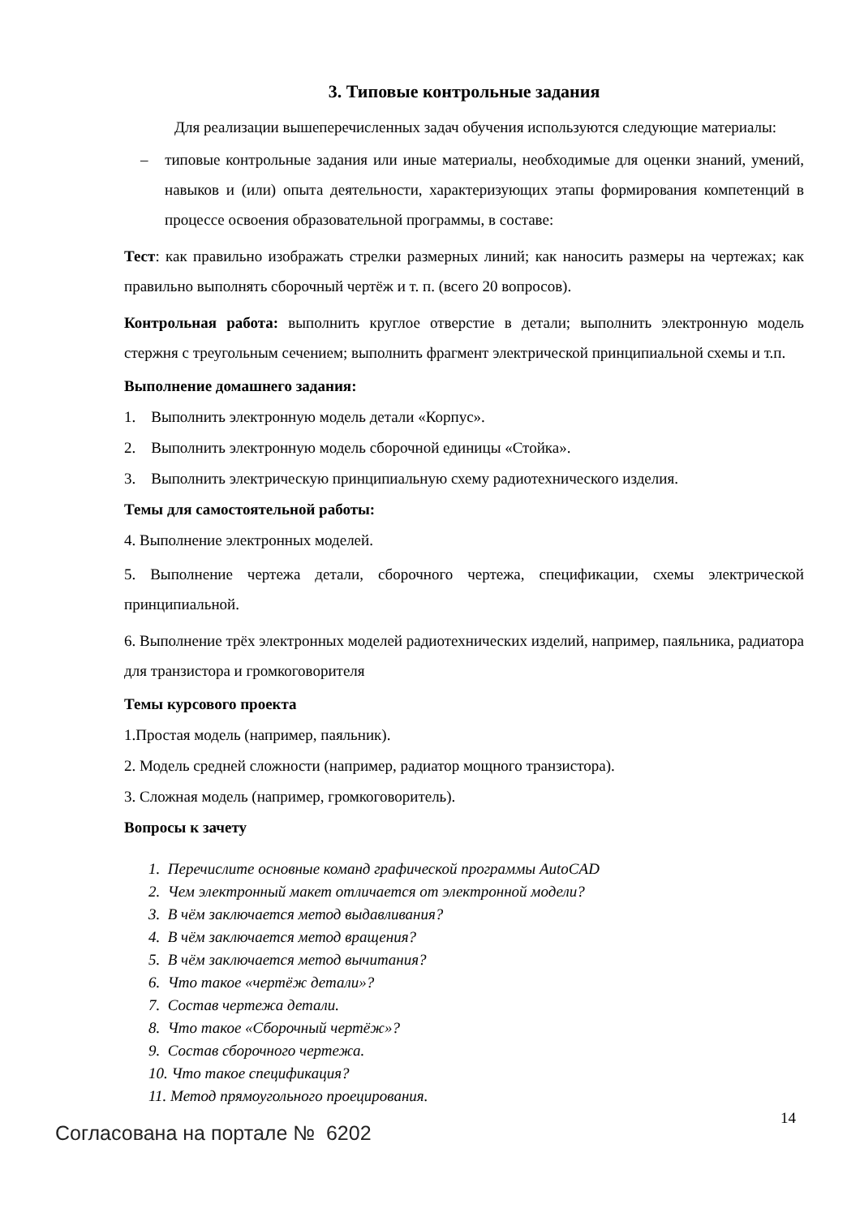3. Типовые контрольные задания
Для реализации вышеперечисленных задач обучения используются следующие материалы:
– типовые контрольные задания или иные материалы, необходимые для оценки знаний, умений, навыков и (или) опыта деятельности, характеризующих этапы формирования компетенций в процессе освоения образовательной программы, в составе:
Тест: как правильно изображать стрелки размерных линий; как наносить размеры на чертежах; как правильно выполнять сборочный чертёж и т. п. (всего 20 вопросов).
Контрольная работа: выполнить круглое отверстие в детали; выполнить электронную модель стержня с треугольным сечением; выполнить фрагмент электрической принципиальной схемы и т.п.
Выполнение домашнего задания:
1. Выполнить электронную модель детали «Корпус».
2. Выполнить электронную модель сборочной единицы «Стойка».
3. Выполнить электрическую принципиальную схему радиотехнического изделия.
Темы для самостоятельной работы:
4. Выполнение электронных моделей.
5. Выполнение чертежа детали, сборочного чертежа, спецификации, схемы электрической принципиальной.
6. Выполнение трёх электронных моделей радиотехнических изделий, например, паяльника, радиатора для транзистора и громкоговорителя
Темы курсового проекта
1.Простая модель (например, паяльник).
2. Модель средней сложности (например, радиатор мощного транзистора).
3. Сложная модель (например, громкоговоритель).
Вопросы к зачету
1. Перечислите основные команд графической программы AutoCAD
2. Чем электронный макет отличается от электронной модели?
3. В чём заключается метод выдавливания?
4. В чём заключается метод вращения?
5. В чём заключается метод вычитания?
6. Что такое «чертёж детали»?
7. Состав чертежа детали.
8. Что такое «Сборочный чертёж»?
9. Состав сборочного чертежа.
10. Что такое спецификация?
11. Метод прямоугольного проецирования.
14
Согласована на портале № 6202